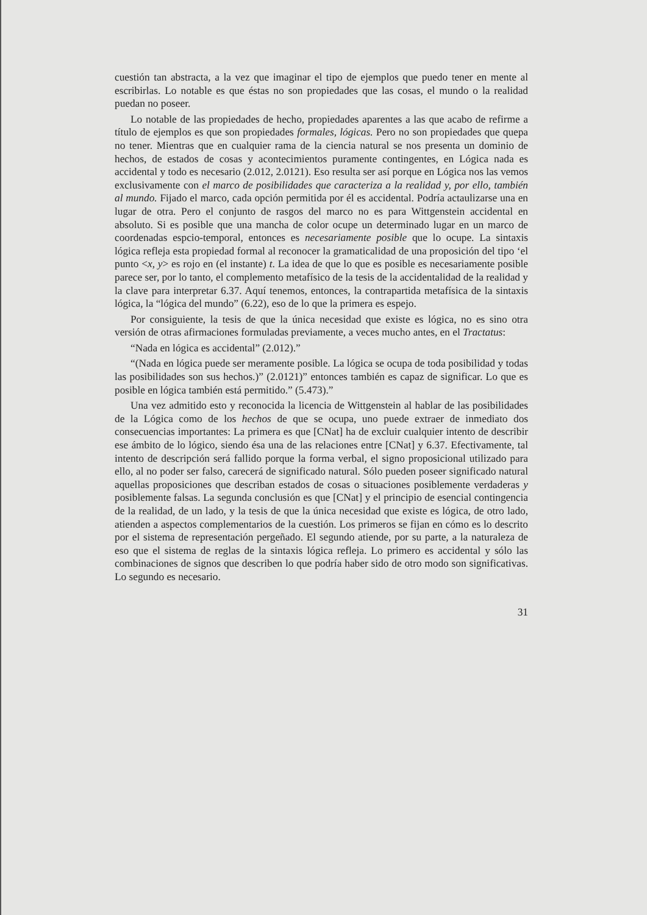cuestión tan abstracta, a la vez que imaginar el tipo de ejemplos que puedo tener en mente al escribirlas. Lo notable es que éstas no son propiedades que las cosas, el mundo o la realidad puedan no poseer.
Lo notable de las propiedades de hecho, propiedades aparentes a las que acabo de refirme a título de ejemplos es que son propiedades formales, lógicas. Pero no son propiedades que quepa no tener. Mientras que en cualquier rama de la ciencia natural se nos presenta un dominio de hechos, de estados de cosas y acontecimientos puramente contingentes, en Lógica nada es accidental y todo es necesario (2.012, 2.0121). Eso resulta ser así porque en Lógica nos las vemos exclusivamente con el marco de posibilidades que caracteriza a la realidad y, por ello, también al mundo. Fijado el marco, cada opción permitida por él es accidental. Podría actaulizarse una en lugar de otra. Pero el conjunto de rasgos del marco no es para Wittgenstein accidental en absoluto. Si es posible que una mancha de color ocupe un determinado lugar en un marco de coordenadas espcio-temporal, entonces es necesariamente posible que lo ocupe. La sintaxis lógica refleja esta propiedad formal al reconocer la gramaticalidad de una proposición del tipo ‘el punto <x, y> es rojo en (el instante) t. La idea de que lo que es posible es necesariamente posible parece ser, por lo tanto, el complemento metafísico de la tesis de la accidentalidad de la realidad y la clave para interpretar 6.37. Aquí tenemos, entonces, la contrapartida metafísica de la sintaxis lógica, la “lógica del mundo” (6.22), eso de lo que la primera es espejo.
Por consiguiente, la tesis de que la única necesidad que existe es lógica, no es sino otra versión de otras afirmaciones formuladas previamente, a veces mucho antes, en el Tractatus:
“Nada en lógica es accidental” (2.012).”
“(Nada en lógica puede ser meramente posible. La lógica se ocupa de toda posibilidad y todas las posibilidades son sus hechos.)” (2.0121)” entonces también es capaz de significar. Lo que es posible en lógica también está permitido.” (5.473).”
Una vez admitido esto y reconocida la licencia de Wittgenstein al hablar de las posibilidades de la Lógica como de los hechos de que se ocupa, uno puede extraer de inmediato dos consecuencias importantes: La primera es que [CNat] ha de excluir cualquier intento de describir ese ámbito de lo lógico, siendo ésa una de las relaciones entre [CNat] y 6.37. Efectivamente, tal intento de descripción será fallido porque la forma verbal, el signo proposicional utilizado para ello, al no poder ser falso, carecerá de significado natural. Sólo pueden poseer significado natural aquellas proposiciones que describan estados de cosas o situaciones posiblemente verdaderas y posiblemente falsas. La segunda conclusión es que [CNat] y el principio de esencial contingencia de la realidad, de un lado, y la tesis de que la única necesidad que existe es lógica, de otro lado, atienden a aspectos complementarios de la cuestión. Los primeros se fijan en cómo es lo descrito por el sistema de representación pergeñado. El segundo atiende, por su parte, a la naturaleza de eso que el sistema de reglas de la sintaxis lógica refleja. Lo primero es accidental y sólo las combinaciones de signos que describen lo que podría haber sido de otro modo son significativas. Lo segundo es necesario.
31